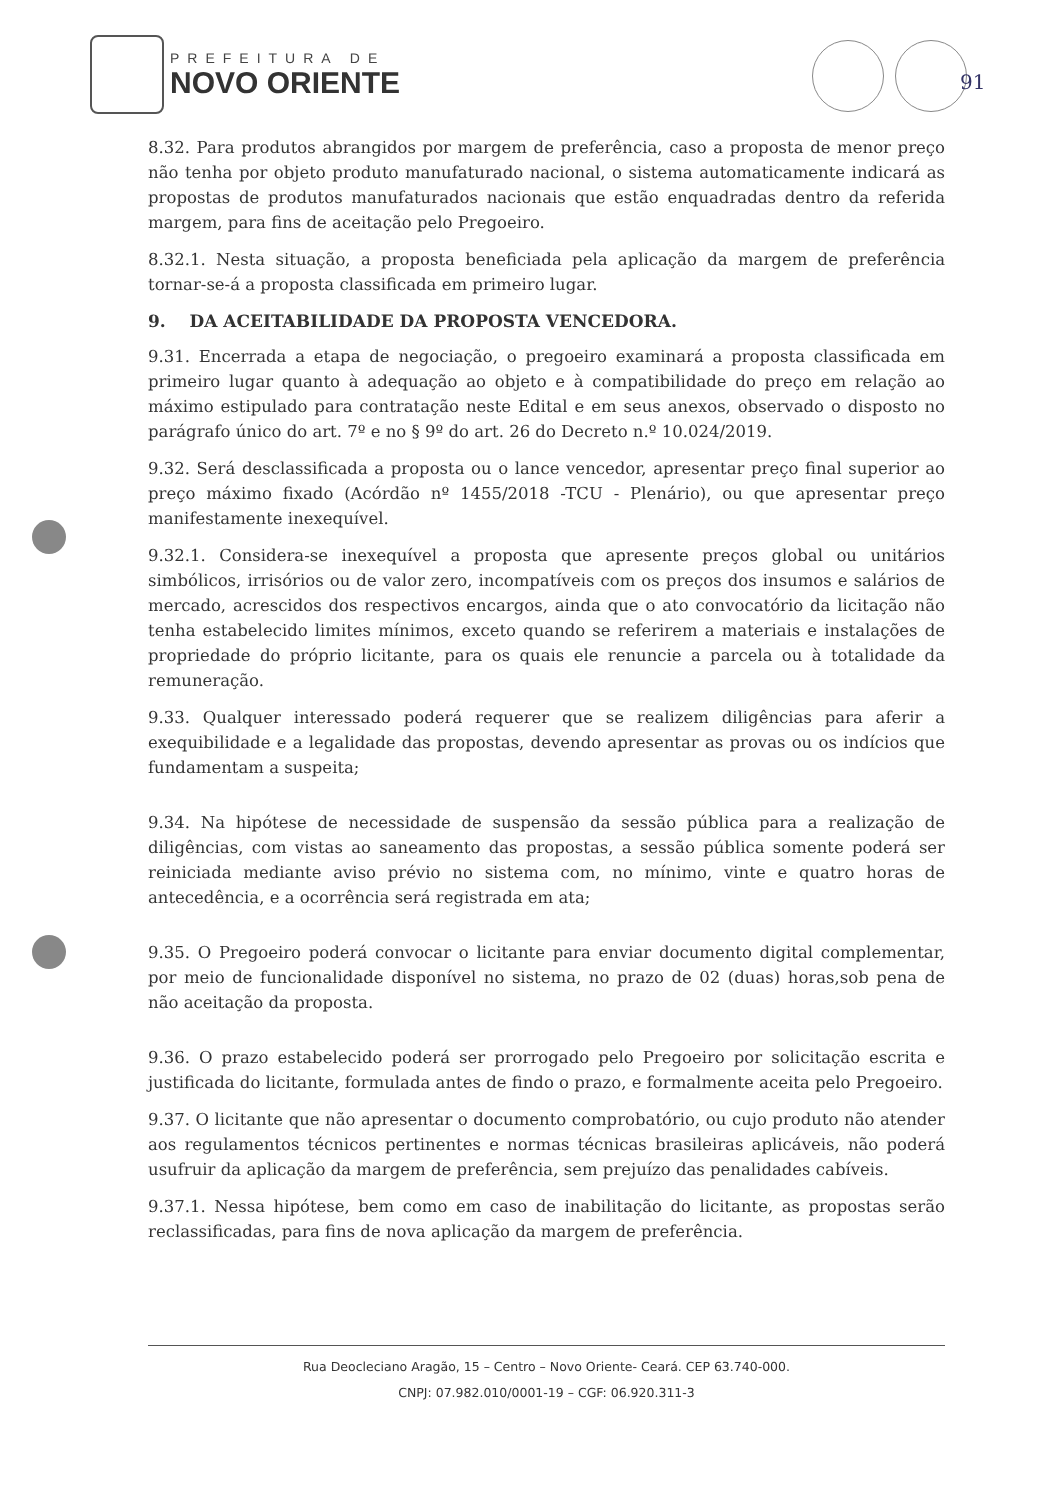PREFEITURA DE
NOVO ORIENTE
91
8.32. Para produtos abrangidos por margem de preferência, caso a proposta de menor preço não tenha por objeto produto manufaturado nacional, o sistema automaticamente indicará as propostas de produtos manufaturados nacionais que estão enquadradas dentro da referida margem, para fins de aceitação pelo Pregoeiro.
8.32.1. Nesta situação, a proposta beneficiada pela aplicação da margem de preferência tornar-se-á a proposta classificada em primeiro lugar.
9. DA ACEITABILIDADE DA PROPOSTA VENCEDORA.
9.31. Encerrada a etapa de negociação, o pregoeiro examinará a proposta classificada em primeiro lugar quanto à adequação ao objeto e à compatibilidade do preço em relação ao máximo estipulado para contratação neste Edital e em seus anexos, observado o disposto no parágrafo único do art. 7º e no § 9º do art. 26 do Decreto n.º 10.024/2019.
9.32. Será desclassificada a proposta ou o lance vencedor, apresentar preço final superior ao preço máximo fixado (Acórdão nº 1455/2018 -TCU - Plenário), ou que apresentar preço manifestamente inexequível.
9.32.1. Considera-se inexequível a proposta que apresente preços global ou unitários simbólicos, irrisórios ou de valor zero, incompatíveis com os preços dos insumos e salários de mercado, acrescidos dos respectivos encargos, ainda que o ato convocatório da licitação não tenha estabelecido limites mínimos, exceto quando se referirem a materiais e instalações de propriedade do próprio licitante, para os quais ele renuncie a parcela ou à totalidade da remuneração.
9.33. Qualquer interessado poderá requerer que se realizem diligências para aferir a exequibilidade e a legalidade das propostas, devendo apresentar as provas ou os indícios que fundamentam a suspeita;
9.34. Na hipótese de necessidade de suspensão da sessão pública para a realização de diligências, com vistas ao saneamento das propostas, a sessão pública somente poderá ser reiniciada mediante aviso prévio no sistema com, no mínimo, vinte e quatro horas de antecedência, e a ocorrência será registrada em ata;
9.35. O Pregoeiro poderá convocar o licitante para enviar documento digital complementar, por meio de funcionalidade disponível no sistema, no prazo de 02 (duas) horas,sob pena de não aceitação da proposta.
9.36. O prazo estabelecido poderá ser prorrogado pelo Pregoeiro por solicitação escrita e justificada do licitante, formulada antes de findo o prazo, e formalmente aceita pelo Pregoeiro.
9.37. O licitante que não apresentar o documento comprobatório, ou cujo produto não atender aos regulamentos técnicos pertinentes e normas técnicas brasileiras aplicáveis, não poderá usufruir da aplicação da margem de preferência, sem prejuízo das penalidades cabíveis.
9.37.1. Nessa hipótese, bem como em caso de inabilitação do licitante, as propostas serão reclassificadas, para fins de nova aplicação da margem de preferência.
Rua Deocleciano Aragão, 15 – Centro – Novo Oriente- Ceará. CEP 63.740-000.
CNPJ: 07.982.010/0001-19 – CGF: 06.920.311-3